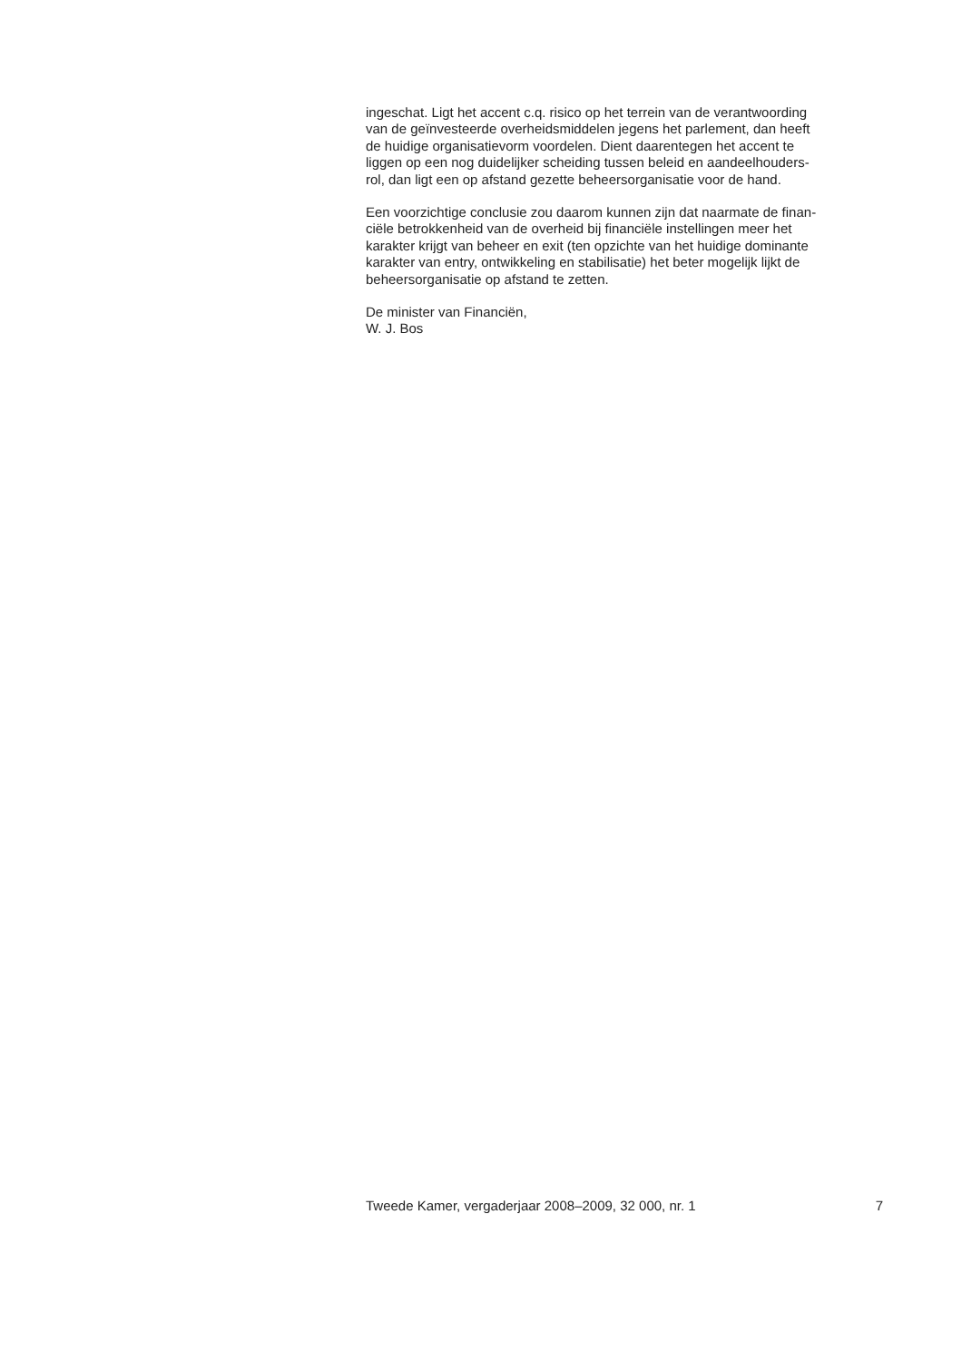ingeschat. Ligt het accent c.q. risico op het terrein van de verantwoording
van de geïnvesteerde overheidsmiddelen jegens het parlement, dan heeft
de huidige organisatievorm voordelen. Dient daarentegen het accent te
liggen op een nog duidelijker scheiding tussen beleid en aandeelhouders-
rol, dan ligt een op afstand gezette beheersorganisatie voor de hand.
Een voorzichtige conclusie zou daarom kunnen zijn dat naarmate de finan-
ciële betrokkenheid van de overheid bij financiële instellingen meer het
karakter krijgt van beheer en exit (ten opzichte van het huidige dominante
karakter van entry, ontwikkeling en stabilisatie) het beter mogelijk lijkt de
beheersorganisatie op afstand te zetten.
De minister van Financiën,
W. J. Bos
Tweede Kamer, vergaderjaar 2008–2009, 32 000, nr. 1 7